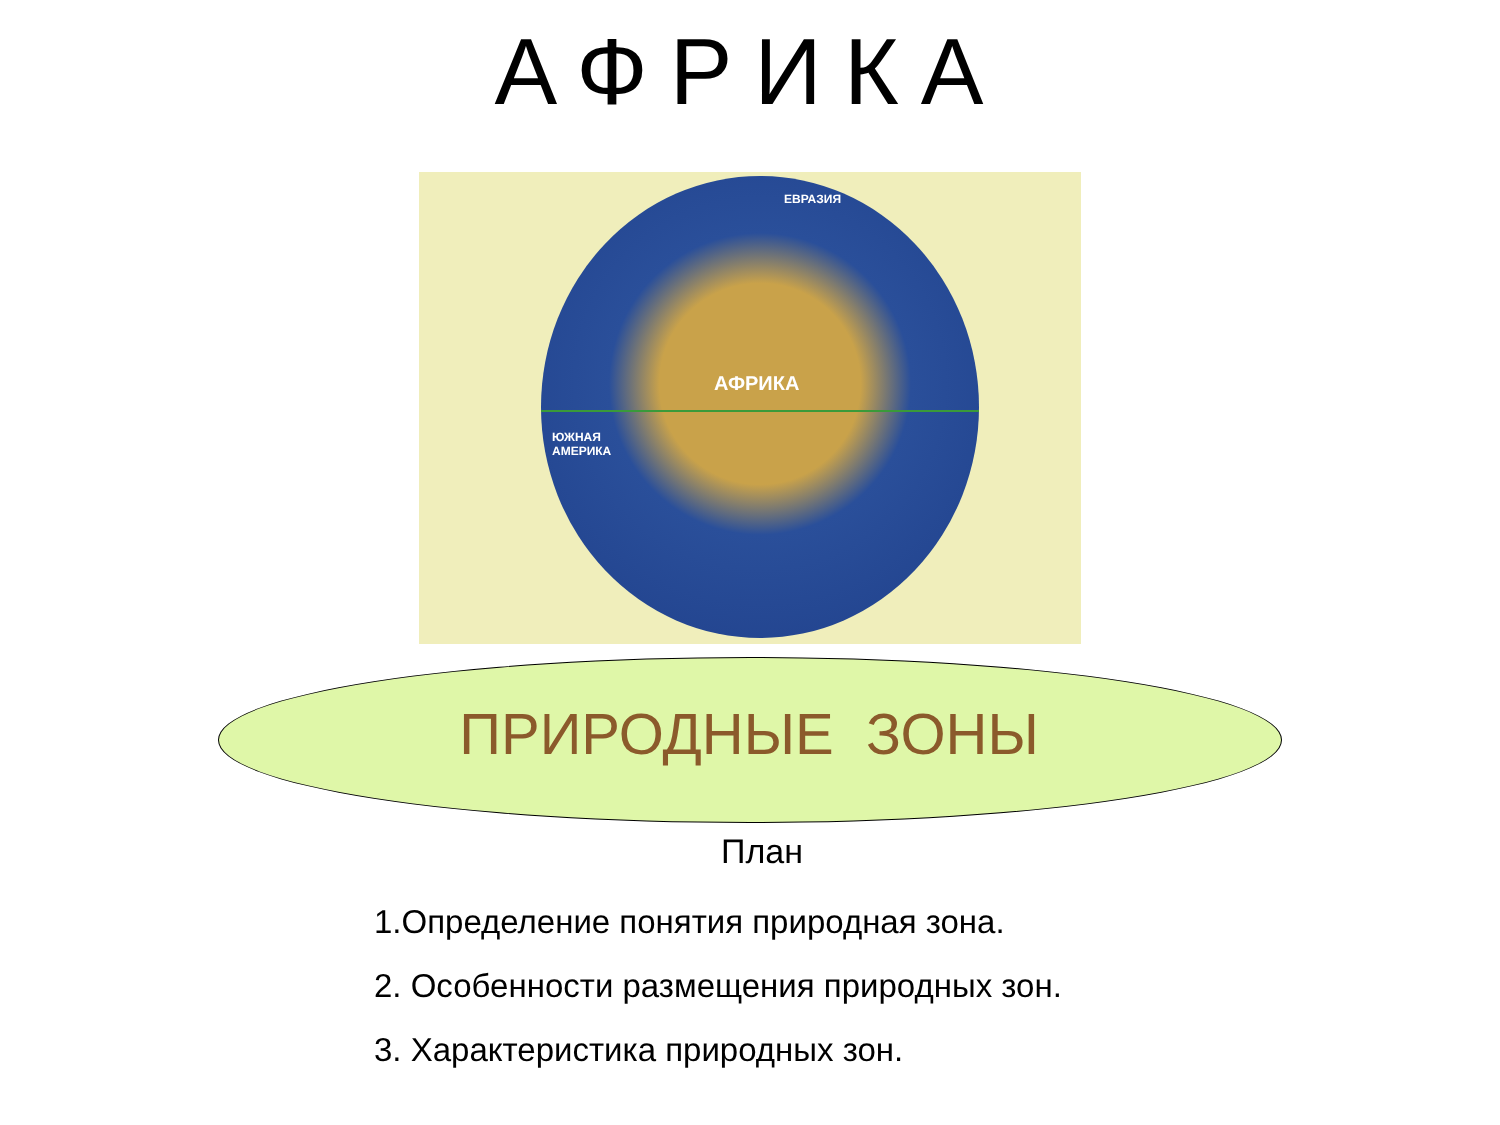АФРИКА
ЕВРАЗИЯ
АФРИКА
ЮЖНАЯ
АМЕРИКА
ПРИРОДНЫЕ ЗОНЫ
План
1.Определение понятия природная зона.
2. Особенности размещения природных зон.
3. Характеристика природных зон.